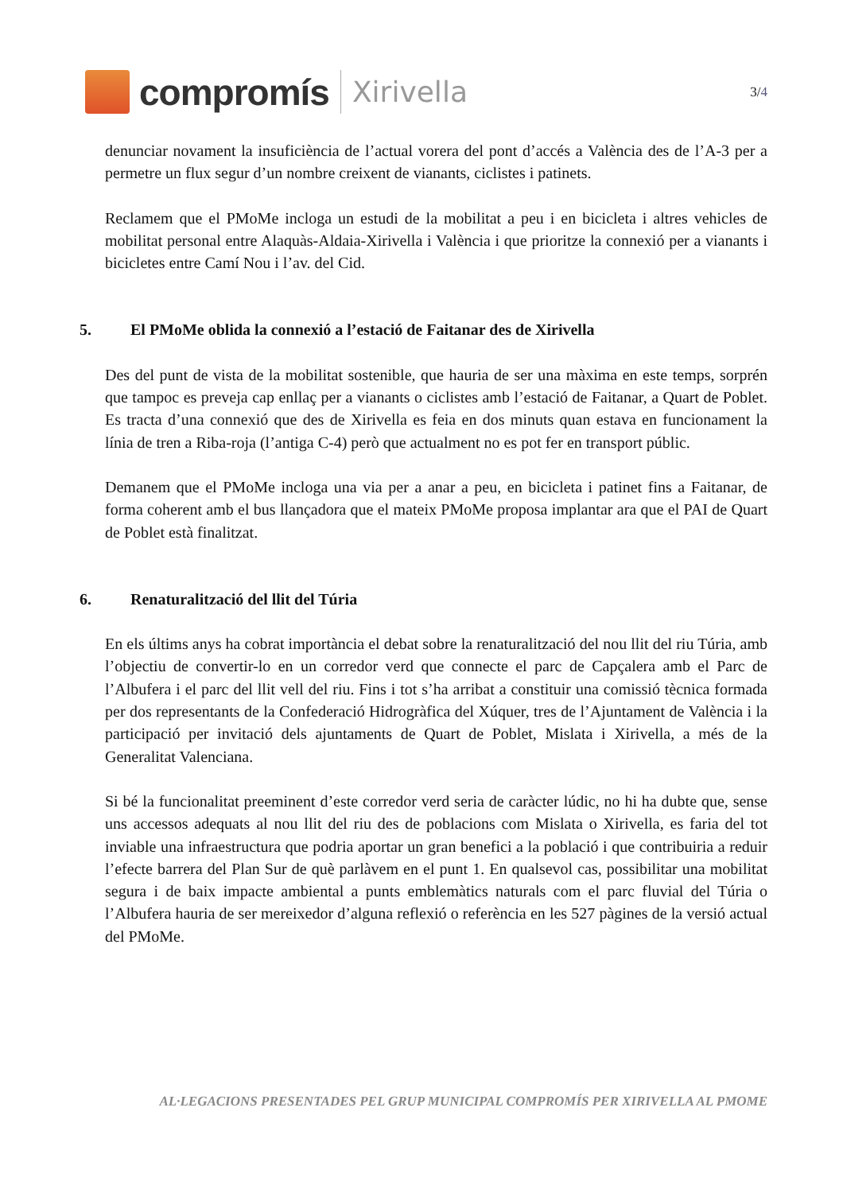compromís
Xirivella
3/4
denunciar novament la insuficiència de l’actual vorera del pont d’accés a València des de l’A-3 per a permetre un flux segur d’un nombre creixent de vianants, ciclistes i patinets.
Reclamem que el PMoMe incloga un estudi de la mobilitat a peu i en bicicleta i altres vehicles de mobilitat personal entre Alaquàs-Aldaia-Xirivella i València i que prioritze la connexió per a vianants i bicicletes entre Camí Nou i l’av. del Cid.
5. El PMoMe oblida la connexió a l’estació de Faitanar des de Xirivella
Des del punt de vista de la mobilitat sostenible, que hauria de ser una màxima en este temps, sorprén que tampoc es preveja cap enllaç per a vianants o ciclistes amb l’estació de Faitanar, a Quart de Poblet. Es tracta d’una connexió que des de Xirivella es feia en dos minuts quan estava en funcionament la línia de tren a Riba-roja (l’antiga C-4) però que actualment no es pot fer en transport públic.
Demanem que el PMoMe incloga una via per a anar a peu, en bicicleta i patinet fins a Faitanar, de forma coherent amb el bus llançadora que el mateix PMoMe proposa implantar ara que el PAI de Quart de Poblet està finalitzat.
6. Renaturalització del llit del Túria
En els últims anys ha cobrat importància el debat sobre la renaturalització del nou llit del riu Túria, amb l’objectiu de convertir-lo en un corredor verd que connecte el parc de Capçalera amb el Parc de l’Albufera i el parc del llit vell del riu. Fins i tot s’ha arribat a constituir una comissió tècnica formada per dos representants de la Confederació Hidrogràfica del Xúquer, tres de l’Ajuntament de València i la participació per invitació dels ajuntaments de Quart de Poblet, Mislata i Xirivella, a més de la Generalitat Valenciana.
Si bé la funcionalitat preeminent d’este corredor verd seria de caràcter lúdic, no hi ha dubte que, sense uns accessos adequats al nou llit del riu des de poblacions com Mislata o Xirivella, es faria del tot inviable una infraestructura que podria aportar un gran benefici a la població i que contribuiria a reduir l’efecte barrera del Plan Sur de què parlàvem en el punt 1. En qualsevol cas, possibilitar una mobilitat segura i de baix impacte ambiental a punts emblemàtics naturals com el parc fluvial del Túria o l’Albufera hauria de ser mereixedor d’alguna reflexió o referència en les 527 pàgines de la versió actual del PMoMe.
AL·LEGACIONS PRESENTADES PEL GRUP MUNICIPAL COMPROMÍS PER XIRIVELLA AL PMOME